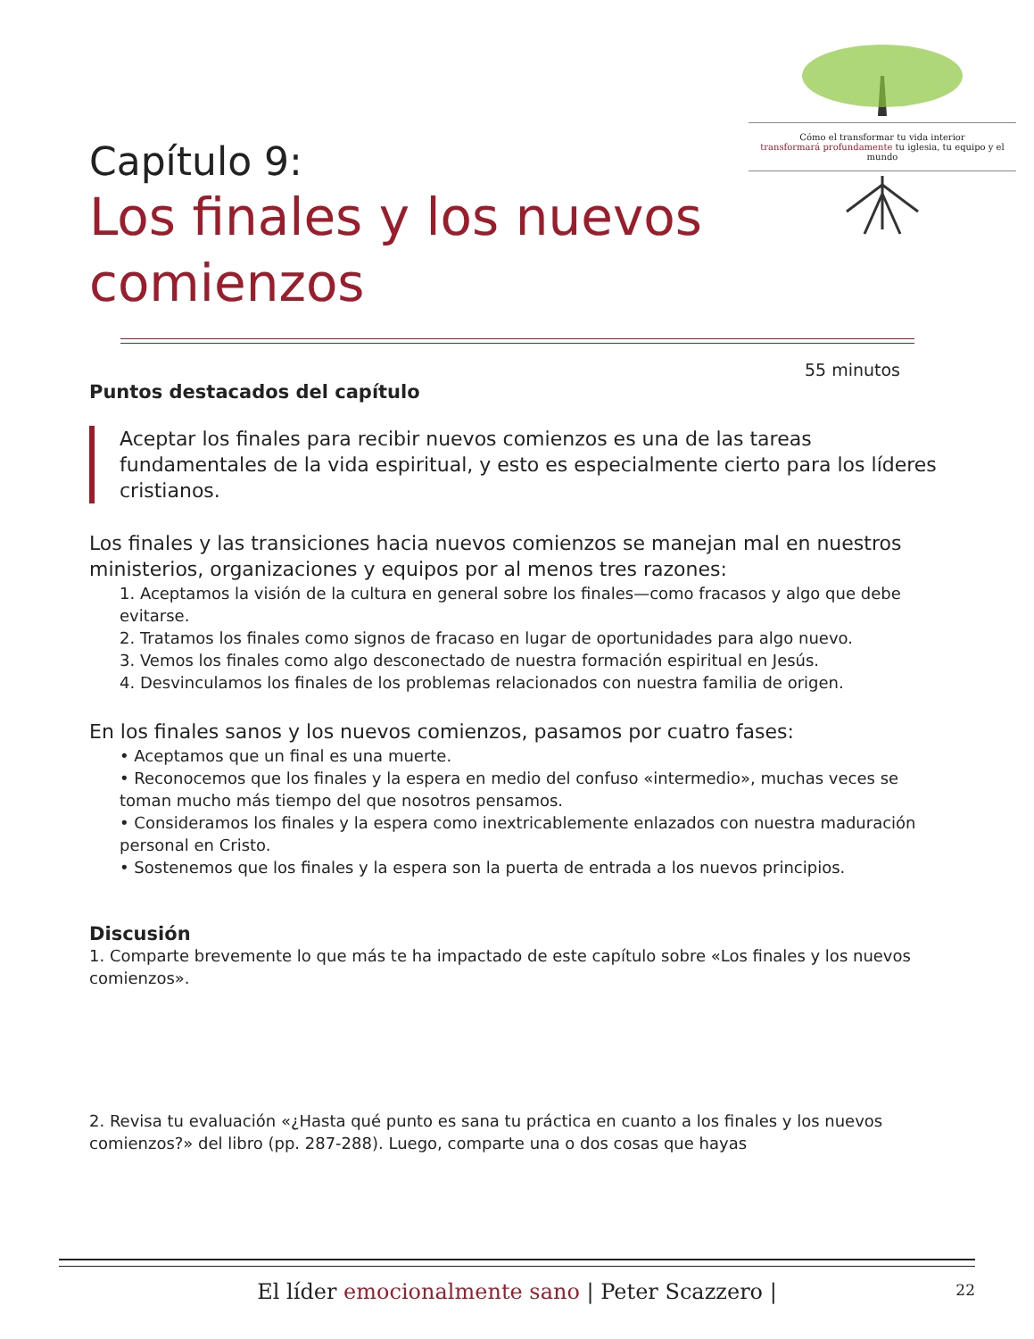Cómo el transformar tu vida interior
transformará profundamente tu iglesia, tu equipo y el mundo
Capítulo 9:
Los finales y los nuevos comienzos
55 minutos
Puntos destacados del capítulo
Aceptar los finales para recibir nuevos comienzos es una de las tareas fundamentales de la vida espiritual, y esto es especialmente cierto para los líderes cristianos.
Los finales y las transiciones hacia nuevos comienzos se manejan mal en nuestros ministerios, organizaciones y equipos por al menos tres razones:
1. Aceptamos la visión de la cultura en general sobre los finales—como fracasos y algo que debe evitarse.
2. Tratamos los finales como signos de fracaso en lugar de oportunidades para algo nuevo.
3. Vemos los finales como algo desconectado de nuestra formación espiritual en Jesús.
4. Desvinculamos los finales de los problemas relacionados con nuestra familia de origen.
En los finales sanos y los nuevos comienzos, pasamos por cuatro fases:
• Aceptamos que un final es una muerte.
• Reconocemos que los finales y la espera en medio del confuso «intermedio», muchas veces se toman mucho más tiempo del que nosotros pensamos.
• Consideramos los finales y la espera como inextricablemente enlazados con nuestra maduración personal en Cristo.
• Sostenemos que los finales y la espera son la puerta de entrada a los nuevos principios.
Discusión
1. Comparte brevemente lo que más te ha impactado de este capítulo sobre «Los finales y los nuevos comienzos».
2. Revisa tu evaluación «¿Hasta qué punto es sana tu práctica en cuanto a los finales y los nuevos comienzos?» del libro (pp. 287-288). Luego, comparte una o dos cosas que hayas
El líder emocionalmente sano | Peter Scazzero | 22